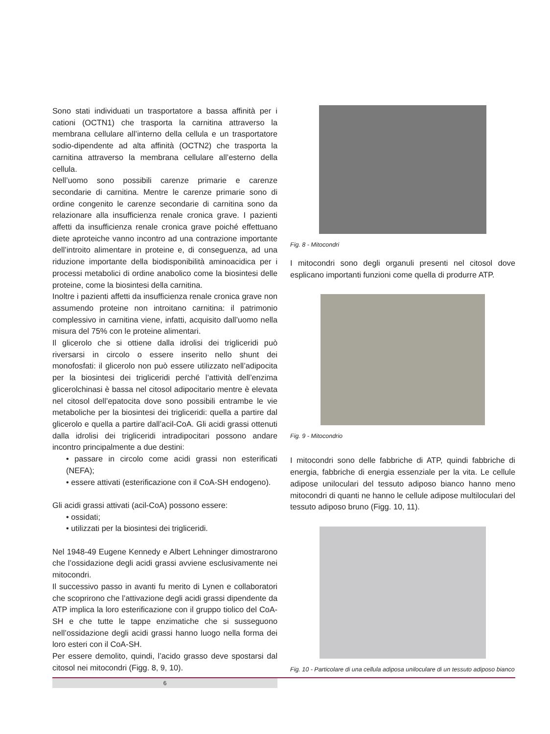Sono stati individuati un trasportatore a bassa affinità per i cationi (OCTN1) che trasporta la carnitina attraverso la membrana cellulare all’interno della cellula e un trasportatore sodio-dipendente ad alta affinità (OCTN2) che trasporta la carnitina attraverso la membrana cellulare all’esterno della cellula.
Nell’uomo sono possibili carenze primarie e carenze secondarie di carnitina. Mentre le carenze primarie sono di ordine congenito le carenze secondarie di carnitina sono da relazionare alla insufficienza renale cronica grave. I pazienti affetti da insufficienza renale cronica grave poiché effettuano diete aproteiche vanno incontro ad una contrazione importante dell’introito alimentare in proteine e, di conseguenza, ad una riduzione importante della biodisponibilità aminoacidica per i processi metabolici di ordine anabolico come la biosintesi delle proteine, come la biosintesi della carnitina.
Inoltre i pazienti affetti da insufficienza renale cronica grave non assumendo proteine non introitano carnitina: il patrimonio complessivo in carnitina viene, infatti, acquisito dall’uomo nella misura del 75% con le proteine alimentari.
Il glicerolo che si ottiene dalla idrolisi dei trigliceridi può riversarsi in circolo o essere inserito nello shunt dei monofosfati: il glicerolo non può essere utilizzato nell’adipocita per la biosintesi dei trigliceridi perché l’attività dell’enzima glicerolchinasi è bassa nel citosol adipocitario mentre è elevata nel citosol dell’epatocita dove sono possibili entrambe le vie metaboliche per la biosintesi dei trigliceridi: quella a partire dal glicerolo e quella a partire dall’acil-CoA. Gli acidi grassi ottenuti dalla idrolisi dei trigliceridi intradipocitari possono andare incontro principalmente a due destini:
• passare in circolo come acidi grassi non esterificati (NEFA);
• essere attivati (esterificazione con il CoA-SH endogeno).
Gli acidi grassi attivati (acil-CoA) possono essere:
• ossidati;
• utilizzati per la biosintesi dei trigliceridi.
Nel 1948-49 Eugene Kennedy e Albert Lehninger dimostrarono che l’ossidazione degli acidi grassi avviene esclusivamente nei mitocondri.
Il successivo passo in avanti fu merito di Lynen e collaboratori che scoprirono che l’attivazione degli acidi grassi dipendente da ATP implica la loro esterificazione con il gruppo tiolico del CoA-SH e che tutte le tappe enzimatiche che si susseguono nell’ossidazione degli acidi grassi hanno luogo nella forma dei loro esteri con il CoA-SH.
Per essere demolito, quindi, l’acido grasso deve spostarsi dal citosol nei mitocondri (Figg. 8, 9, 10).
Fig. 8 - Mitocondri
I mitocondri sono degli organuli presenti nel citosol dove esplicano importanti funzioni come quella di produrre ATP.
Fig. 9 - Mitocondrio
I mitocondri sono delle fabbriche di ATP, quindi fabbriche di energia, fabbriche di energia essenziale per la vita. Le cellule adipose uniloculari del tessuto adiposo bianco hanno meno mitocondri di quanti ne hanno le cellule adipose multiloculari del tessuto adiposo bruno (Figg. 10, 11).
Fig. 10 - Particolare di una cellula adiposa uniloculare di un tessuto adiposo bianco
6